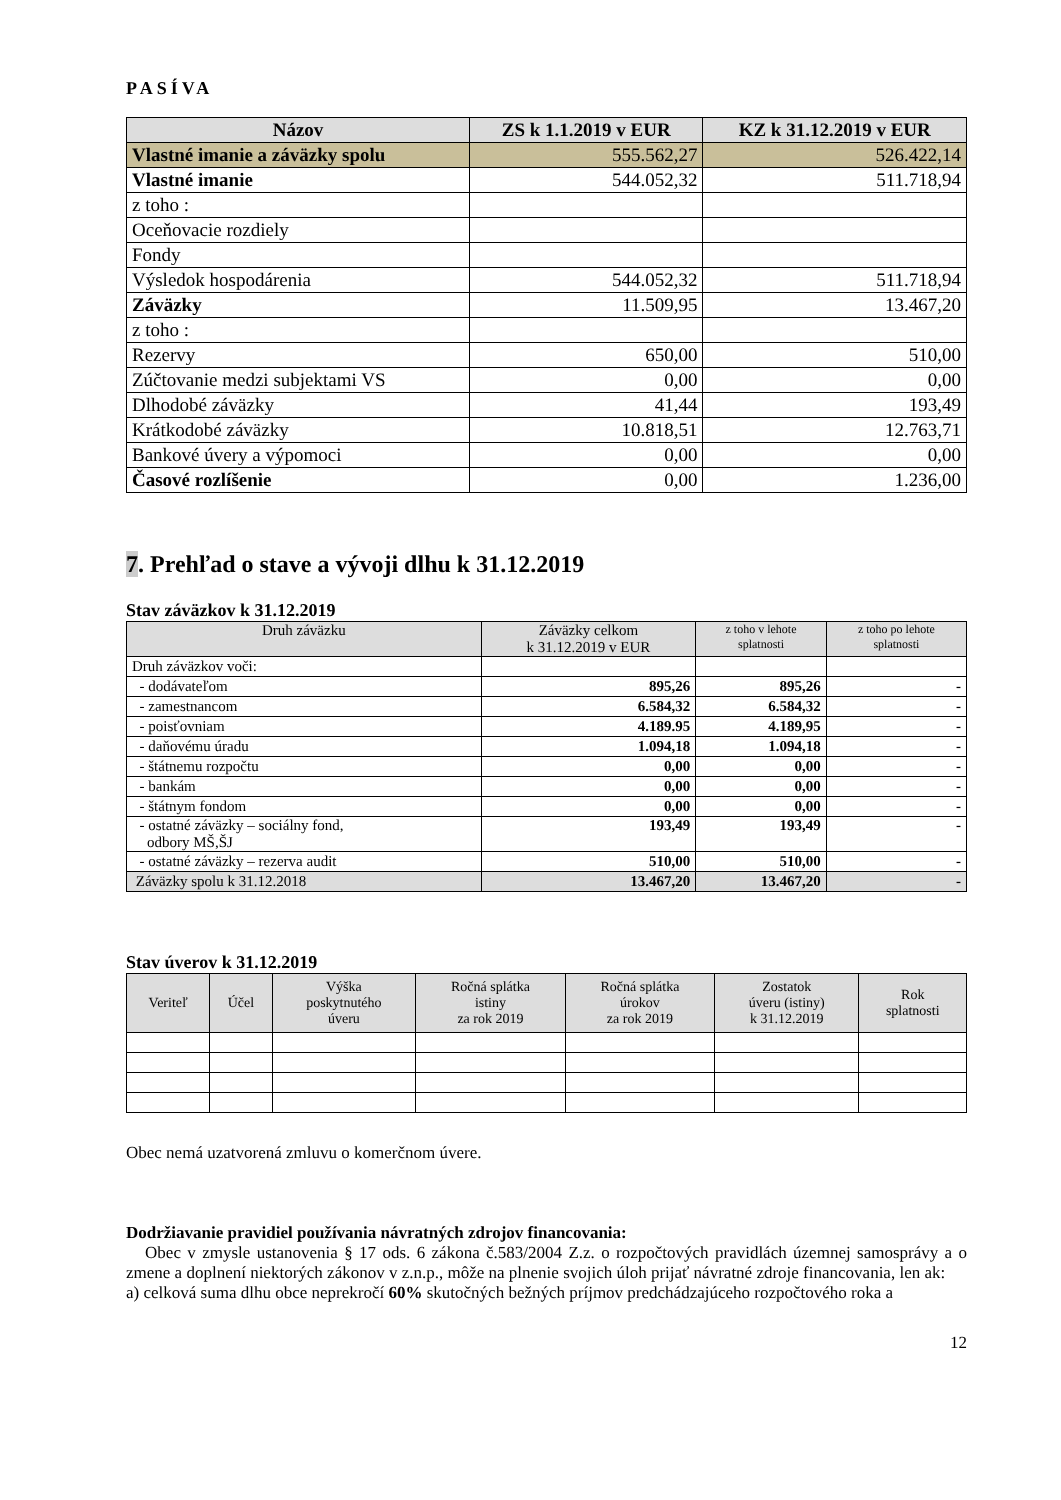PASÍVA
| Názov | ZS k 1.1.2019 v EUR | KZ k 31.12.2019 v EUR |
| --- | --- | --- |
| Vlastné imanie a záväzky spolu | 555.562,27 | 526.422,14 |
| Vlastné imanie | 544.052,32 | 511.718,94 |
| z toho : | | |
| Oceňovacie rozdiely | | |
| Fondy | | |
| Výsledok hospodárenia | 544.052,32 | 511.718,94 |
| Záväzky | 11.509,95 | 13.467,20 |
| z toho : | | |
| Rezervy | 650,00 | 510,00 |
| Zúčtovanie medzi subjektami VS | 0,00 | 0,00 |
| Dlhodobé záväzky | 41,44 | 193,49 |
| Krátkodobé záväzky | 10.818,51 | 12.763,71 |
| Bankové úvery a výpomoci | 0,00 | 0,00 |
| Časové rozlíšenie | 0,00 | 1.236,00 |
7. Prehľad o stave a vývoji dlhu k 31.12.2019
Stav záväzkov k 31.12.2019
| Druh záväzku | Záväzky celkom k 31.12.2019 v EUR | z toho v lehote splatnosti | z toho po lehote splatnosti |
| --- | --- | --- | --- |
| Druh záväzkov voči: | | | |
| - dodávateľom | 895,26 | 895,26 | - |
| - zamestnancom | 6.584,32 | 6.584,32 | - |
| - poisťovniam | 4.189.95 | 4.189,95 | - |
| - daňovému úradu | 1.094,18 | 1.094,18 | - |
| - štátnemu rozpočtu | 0,00 | 0,00 | - |
| - bankám | 0,00 | 0,00 | - |
| - štátnym fondom | 0,00 | 0,00 | - |
| - ostatné záväzky – sociálny fond, odbory MŠ,ŠJ | 193,49 | 193,49 | - |
| - ostatné záväzky – rezerva audit | 510,00 | 510,00 | - |
| Záväzky spolu k 31.12.2018 | 13.467,20 | 13.467,20 | - |
Stav úverov k 31.12.2019
| Veriteľ | Účel | Výška poskytnutého úveru | Ročná splátka istiny za rok 2019 | Ročná splátka úrokov za rok 2019 | Zostatok úveru (istiny) k 31.12.2019 | Rok splatnosti |
| --- | --- | --- | --- | --- | --- | --- |
Obec nemá uzatvorená zmluvu o komerčnom úvere.
Dodržiavanie pravidiel používania návratných zdrojov financovania:
Obec v zmysle ustanovenia § 17 ods. 6 zákona č.583/2004 Z.z. o rozpočtových pravidlách územnej samosprávy a o zmene a doplnení niektorých zákonov v z.n.p., môže na plnenie svojich úloh prijať návratné zdroje financovania, len ak:
a) celková suma dlhu obce neprekročí 60% skutočných bežných príjmov predchádzajúceho rozpočtového roka a
12